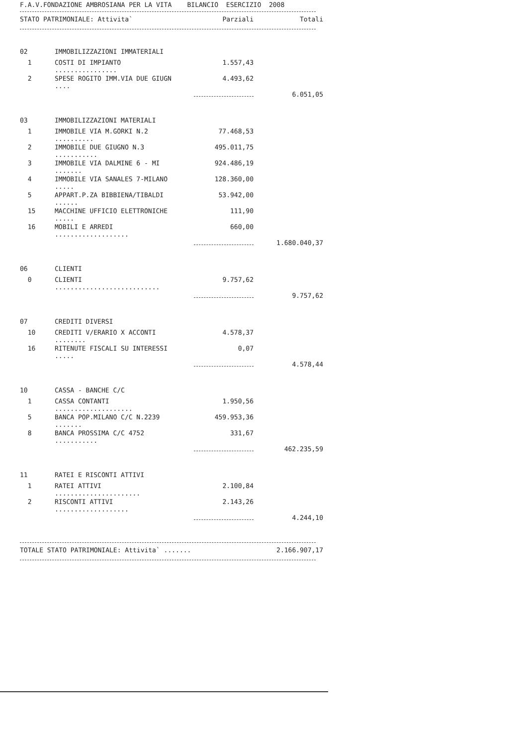F.A.V.FONDAZIONE AMBROSIANA PER LA VITA BILANCIO ESERCIZIO 2008
| STATO PATRIMONIALE: Attivita` | Parziali | Totali |
| 02 | IMMOBILIZZAZIONI IMMATERIALI | | |
| 1 | COSTI DI IMPIANTO ................ | 1.557,43 | |
| 2 | SPESE ROGITO IMM.VIA DUE GIUGN .... | 4.493,62 | |
| | | | 6.051,05 |
| 03 | IMMOBILIZZAZIONI MATERIALI | | |
| 1 | IMMOBILE VIA M.GORKI N.2 .......... | 77.468,53 | |
| 2 | IMMOBILE DUE GIUGNO N.3 ........... | 495.011,75 | |
| 3 | IMMOBILE VIA DALMINE 6 - MI ....... | 924.486,19 | |
| 4 | IMMOBILE VIA SANALES 7-MILANO ..... | 128.360,00 | |
| 5 | APPART.P.ZA BIBBIENA/TIBALDI ...... | 53.942,00 | |
| 15 | MACCHINE UFFICIO ELETTRONICHE ..... | 111,90 | |
| 16 | MOBILI E ARREDI ................... | 660,00 | |
| | | | 1.680.040,37 |
| 06 | CLIENTI | | |
| 0 | CLIENTI ........................... | 9.757,62 | |
| | | | 9.757,62 |
| 07 | CREDITI DIVERSI | | |
| 10 | CREDITI V/ERARIO X ACCONTI ........ | 4.578,37 | |
| 16 | RITENUTE FISCALI SU INTERESSI ..... | 0,07 | |
| | | | 4.578,44 |
| 10 | CASSA - BANCHE C/C | | |
| 1 | CASSA CONTANTI .................... | 1.950,56 | |
| 5 | BANCA POP.MILANO C/C N.2239 ....... | 459.953,36 | |
| 8 | BANCA PROSSIMA C/C 4752 ........... | 331,67 | |
| | | | 462.235,59 |
| 11 | RATEI E RISCONTI ATTIVI | | |
| 1 | RATEI ATTIVI ...................... | 2.100,84 | |
| 2 | RISCONTI ATTIVI ................... | 2.143,26 | |
| | | | 4.244,10 |
| TOTALE STATO PATRIMONIALE: Attivita` ....... | 2.166.907,17 |